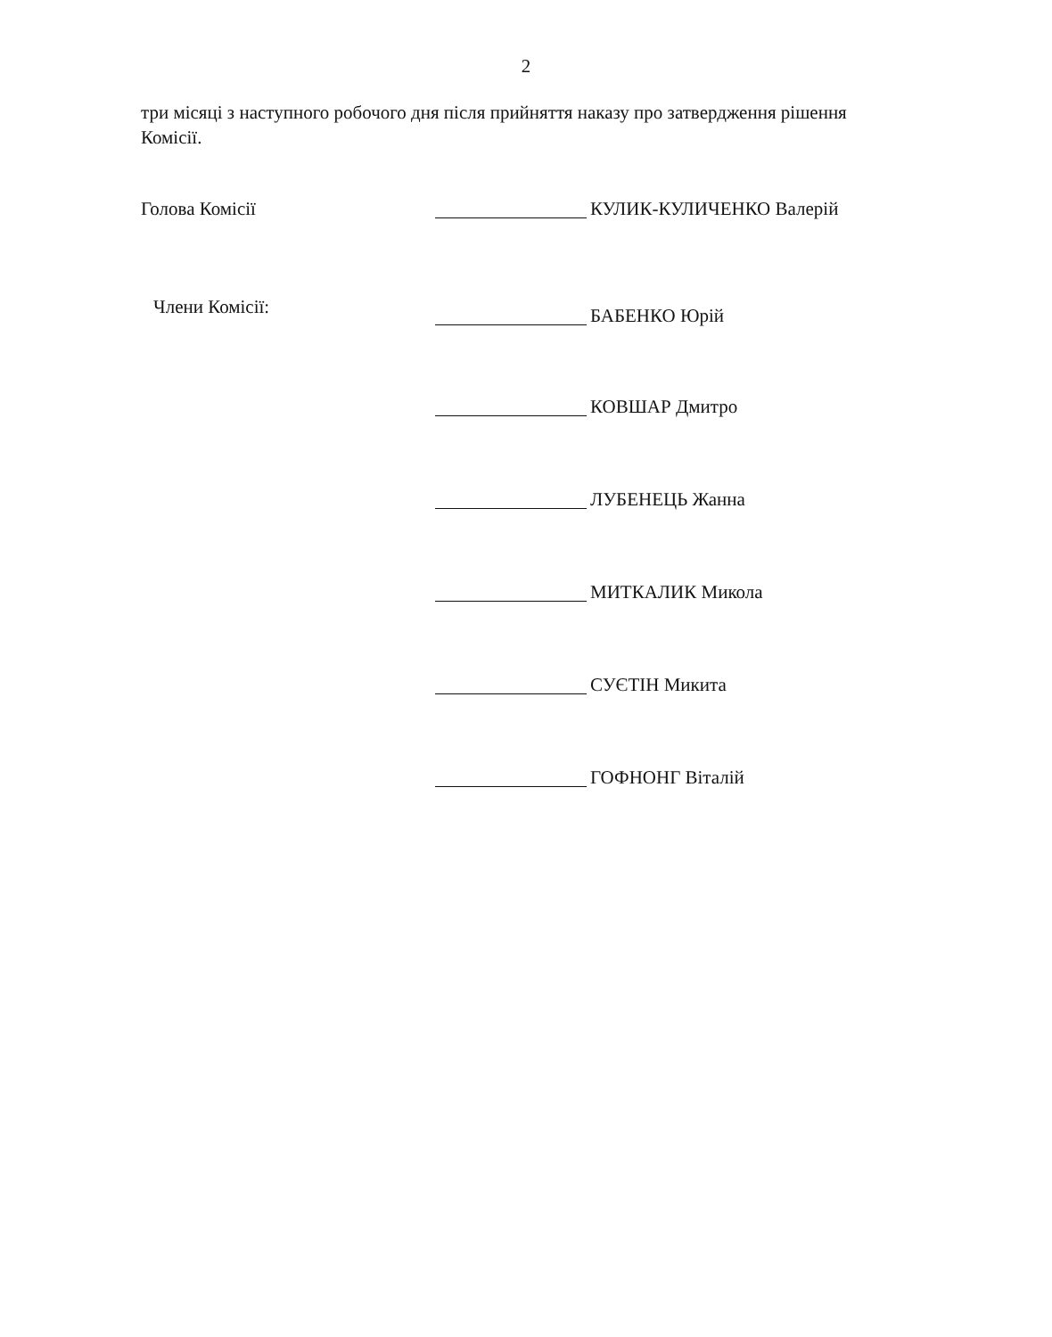2
три місяці з наступного робочого дня після прийняття наказу про затвердження рішення Комісії.
Голова Комісії КУЛИК-КУЛИЧЕНКО Валерій
Члени Комісії: БАБЕНКО Юрій
КОВШАР Дмитро
ЛУБЕНЕЦЬ Жанна
МИТКАЛИК Микола
СУЄТІН Микита
ГОФНОНГ Віталій